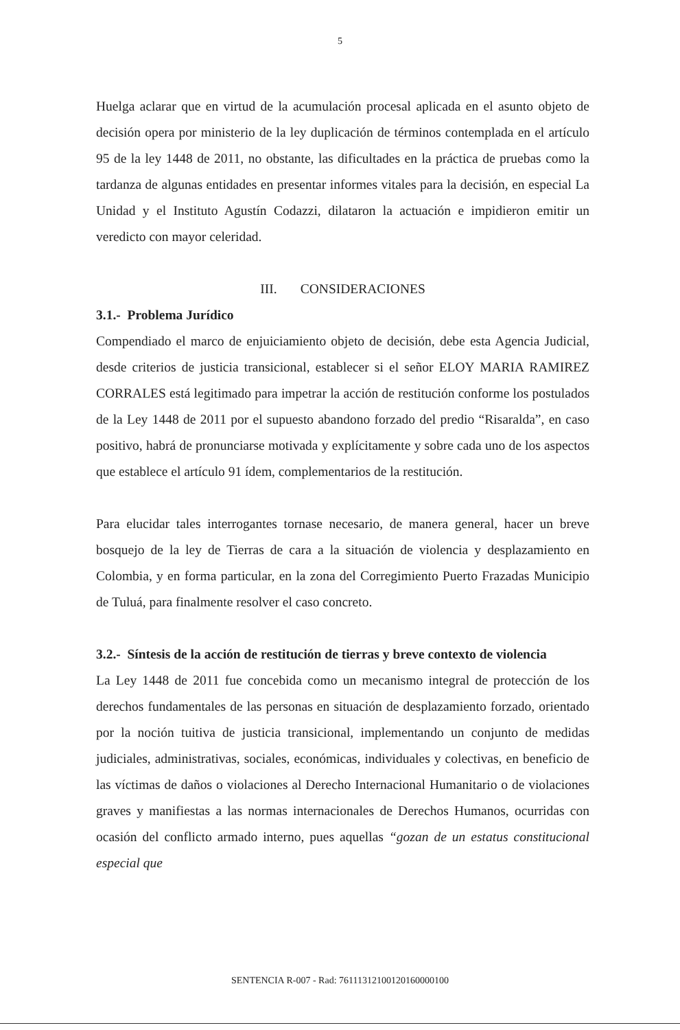5
Huelga aclarar que en virtud de la acumulación procesal aplicada en el asunto objeto de decisión opera por ministerio de la ley duplicación de términos contemplada en el artículo 95 de la ley 1448 de 2011, no obstante, las dificultades en la práctica de pruebas como la tardanza de algunas entidades en presentar informes vitales para la decisión, en especial La Unidad y el Instituto Agustín Codazzi, dilataron la actuación e impidieron emitir un veredicto con mayor celeridad.
III. CONSIDERACIONES
3.1.- Problema Jurídico
Compendiado el marco de enjuiciamiento objeto de decisión, debe esta Agencia Judicial, desde criterios de justicia transicional, establecer si el señor ELOY MARIA RAMIREZ CORRALES está legitimado para impetrar la acción de restitución conforme los postulados de la Ley 1448 de 2011 por el supuesto abandono forzado del predio “Risaralda”, en caso positivo, habrá de pronunciarse motivada y explícitamente y sobre cada uno de los aspectos que establece el artículo 91 ídem, complementarios de la restitución.
Para elucidar tales interrogantes tornase necesario, de manera general, hacer un breve bosquejo de la ley de Tierras de cara a la situación de violencia y desplazamiento en Colombia, y en forma particular, en la zona del Corregimiento Puerto Frazadas Municipio de Tuluá, para finalmente resolver el caso concreto.
3.2.- Síntesis de la acción de restitución de tierras y breve contexto de violencia
La Ley 1448 de 2011 fue concebida como un mecanismo integral de protección de los derechos fundamentales de las personas en situación de desplazamiento forzado, orientado por la noción tuitiva de justicia transicional, implementando un conjunto de medidas judiciales, administrativas, sociales, económicas, individuales y colectivas, en beneficio de las víctimas de daños o violaciones al Derecho Internacional Humanitario o de violaciones graves y manifiestas a las normas internacionales de Derechos Humanos, ocurridas con ocasión del conflicto armado interno, pues aquellas “gozan de un estatus constitucional especial que
SENTENCIA R-007 - Rad: 76111312100120160000100